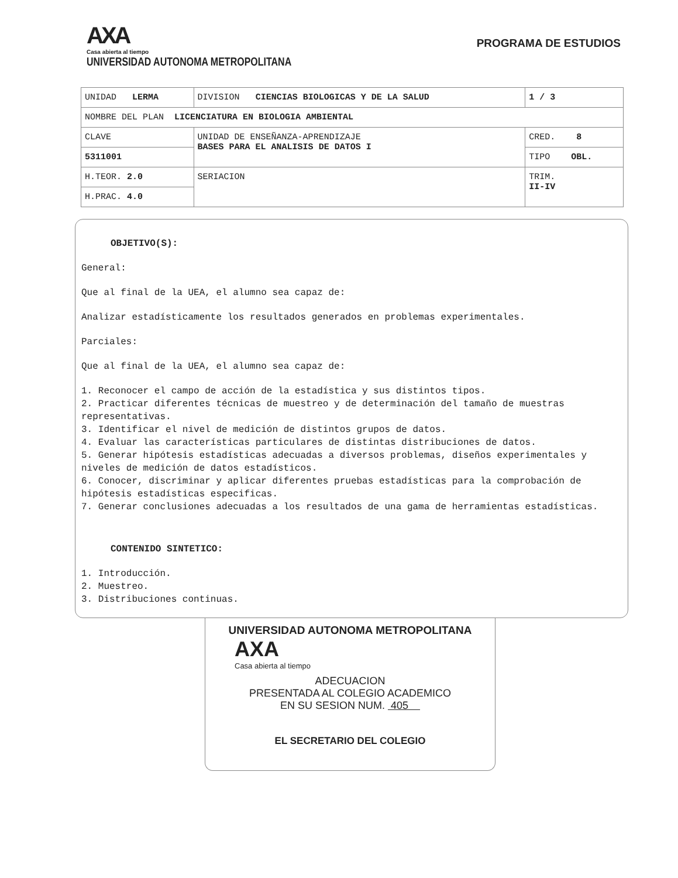AXA
Casa abierta al tiempo
UNIVERSIDAD AUTONOMA METROPOLITANA
PROGRAMA DE ESTUDIOS
| UNIDAD LERMA | DIVISION CIENCIAS BIOLOGICAS Y DE LA SALUD | | 1 / 3 |
| NOMBRE DEL PLAN LICENCIATURA EN BIOLOGIA AMBIENTAL | | | |
| CLAVE | UNIDAD DE ENSEÑANZA-APRENDIZAJE BASES PARA EL ANALISIS DE DATOS I | CRED. 8 | |
| 5311001 | | TIPO OBL. | |
| H.TEOR. 2.0 | SERIACION | TRIM. II-IV | |
| H.PRAC. 4.0 | | | |
OBJETIVO(S):
General:
Que al final de la UEA, el alumno sea capaz de:
Analizar estadísticamente los resultados generados en problemas experimentales.
Parciales:
Que al final de la UEA, el alumno sea capaz de:
1. Reconocer el campo de acción de la estadística y sus distintos tipos.
2. Practicar diferentes técnicas de muestreo y de determinación del tamaño de muestras representativas.
3. Identificar el nivel de medición de distintos grupos de datos.
4. Evaluar las características particulares de distintas distribuciones de datos.
5. Generar hipótesis estadísticas adecuadas a diversos problemas, diseños experimentales y niveles de medición de datos estadísticos.
6. Conocer, discriminar y aplicar diferentes pruebas estadísticas para la comprobación de hipótesis estadísticas especificas.
7. Generar conclusiones adecuadas a los resultados de una gama de herramientas estadísticas.
CONTENIDO SINTETICO:
1. Introducción.
2. Muestreo.
3. Distribuciones continuas.
UNIVERSIDAD AUTONOMA METROPOLITANA
AXA
Casa abierta al tiempo
ADECUACION
PRESENTADA AL COLEGIO ACADEMICO
EN SU SESION NUM. 405
EL SECRETARIO DEL COLEGIO